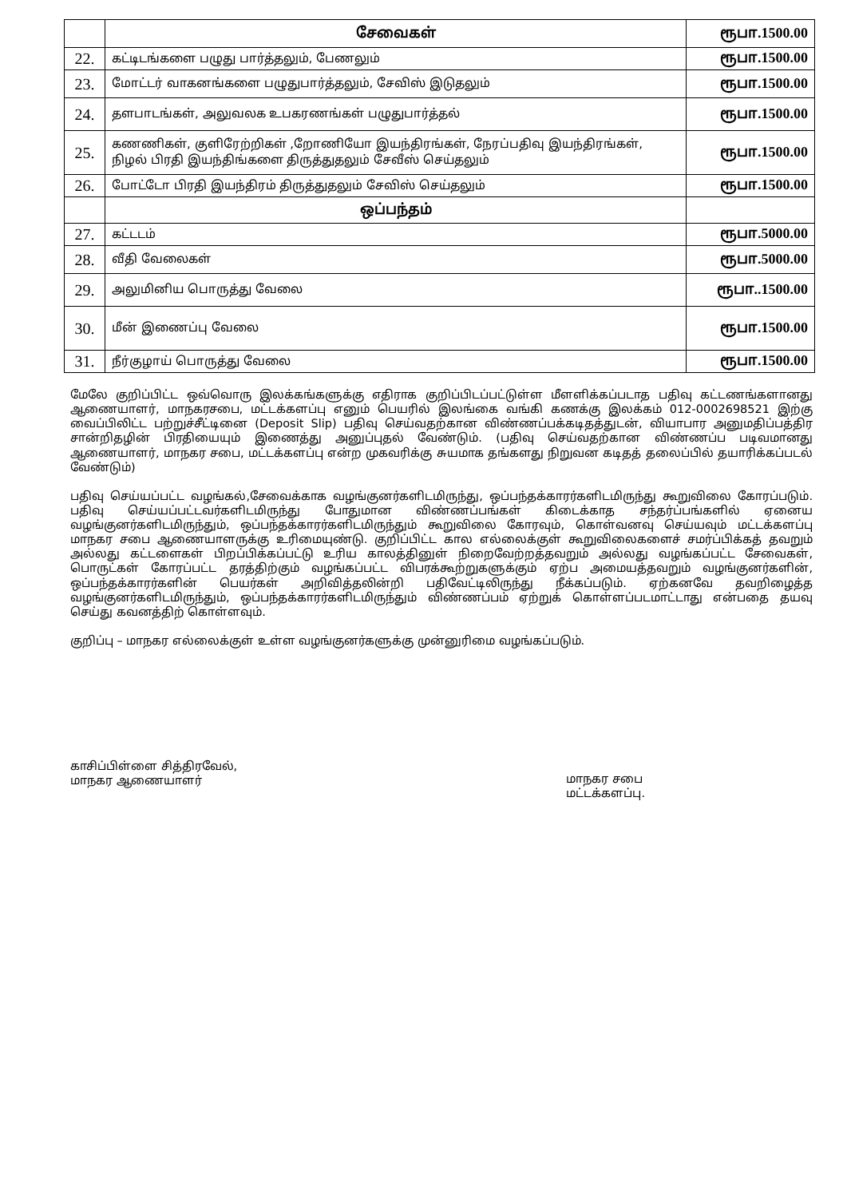| | சேவைகள் | ரூபா.1500.00 |
| 22. | கட்டிடங்களை பழுது பார்த்தலும், பேணலும் | ரூபா.1500.00 |
| 23. | மோட்டர் வாகனங்களை பழுதுபார்த்தலும், சேவிஸ் இடுதலும் | ரூபா.1500.00 |
| 24. | தளபாடங்கள், அலுவலக உபகரணங்கள் பழுதுபார்த்தல் | ரூபா.1500.00 |
| 25. | கணணிகள், குளிரேற்றிகள் ,றோணியோ இயந்திரங்கள், நேரப்பதிவு இயந்திரங்கள், நிழல் பிரதி இயந்திங்களை திருத்துதலும் சேவீஸ் செய்தலும் | ரூபா.1500.00 |
| 26. | போட்டோ பிரதி இயந்திரம் திருத்துதலும் சேவிஸ் செய்தலும் | ரூபா.1500.00 |
| | ஒப்பந்தம் | |
| 27. | கட்டடம் | ரூபா.5000.00 |
| 28. | வீதி வேலைகள் | ரூபா.5000.00 |
| 29. | அலுமினிய பொருத்து வேலை | ரூபா..1500.00 |
| 30. | மீன் இணைப்பு வேலை | ரூபா.1500.00 |
| 31. | நீர்குழாய் பொருத்து வேலை | ரூபா.1500.00 |
மேலே குறிப்பிட்ட ஒவ்வொரு இலக்கங்களுக்கு எதிராக குறிப்பிடப்பட்டுள்ள மீளளிக்கப்படாத பதிவு கட்டணங்களானது ஆணையாளர், மாநகரசபை, மட்டக்களப்பு எனும் பெயரில் இலங்கை வங்கி கணக்கு இலக்கம் 012-0002698521 இற்கு வைப்பிலிட்ட பற்றுச்சீட்டினை (Deposit Slip) பதிவு செய்வதற்கான விண்ணப்பக்கடிதத்துடன், வியாபார அனுமதிப்பத்திர சான்றிதழின் பிரதியையும் இணைத்து அனுப்புதல் வேண்டும். (பதிவு செய்வதற்கான விண்ணப்ப படிவமானது ஆணையாளர், மாநகர சபை, மட்டக்களப்பு என்ற முகவரிக்கு சுயமாக தங்களது நிறுவன கடிதத் தலைப்பில் தயாரிக்கப்படல் வேண்டும்)
பதிவு செய்யப்பட்ட வழங்கல்,சேவைக்காக வழங்குனர்களிடமிருந்து, ஒப்பந்தக்காரர்களிடமிருந்து கூறுவிலை கோரப்படும். பதிவு செய்யப்பட்டவர்களிடமிருந்து போதுமான விண்ணப்பங்கள் கிடைக்காத சந்தர்ப்பங்களில் ஏனைய வழங்குனர்களிடமிருந்தும், ஒப்பந்தக்காரர்களிடமிருந்தும் கூறுவிலை கோரவும், கொள்வனவு செய்யவும் மட்டக்களப்பு மாநகர சபை ஆணையாளருக்கு உரிமையுண்டு. குறிப்பிட்ட கால எல்லைக்குள் கூறுவிலைகளைச் சமர்ப்பிக்கத் தவறும் அல்லது கட்டளைகள் பிறப்பிக்கப்பட்டு உரிய காலத்தினுள் நிறைவேற்றத்தவறும் அல்லது வழங்கப்பட்ட சேவைகள், பொருட்கள் கோரப்பட்ட தரத்திற்கும் வழங்கப்பட்ட விபரக்கூற்றுகளுக்கும் ஏற்ப அமையத்தவறும் வழங்குனர்களின், ஒப்பந்தக்காரர்களின் பெயர்கள் அறிவித்தலின்றி பதிவேட்டிலிருந்து நீக்கப்படும். ஏற்கனவே தவறிழைத்த வழங்குனர்களிடமிருந்தும், ஒப்பந்தக்காரர்களிடமிருந்தும் விண்ணப்பம் ஏற்றுக் கொள்ளப்படமாட்டாது என்பதை தயவு செய்து கவனத்திற் கொள்ளவும்.
குறிப்பு – மாநகர எல்லைக்குள் உள்ள வழங்குனர்களுக்கு முன்னுரிமை வழங்கப்படும்.
காசிப்பிள்ளை சித்திரவேல்,
மாநகர ஆணையாளர்
மாநகர சபை
மட்டக்களப்பு.